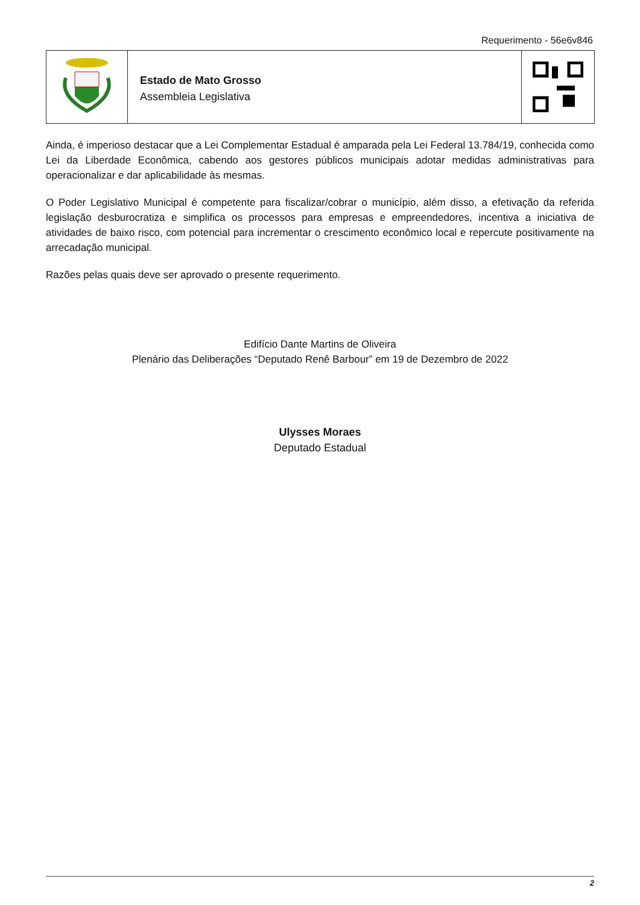Requerimento - 56e6v846
Estado de Mato Grosso
Assembleia Legislativa
Ainda, é imperioso destacar que a Lei Complementar Estadual é amparada pela Lei Federal 13.784/19, conhecida como Lei da Liberdade Econômica, cabendo aos gestores públicos municipais adotar medidas administrativas para operacionalizar e dar aplicabilidade às mesmas.
O Poder Legislativo Municipal é competente para fiscalizar/cobrar o município, além disso, a efetivação da referida legislação desburocratiza e simplifica os processos para empresas e empreendedores, incentiva a iniciativa de atividades de baixo risco, com potencial para incrementar o crescimento econômico local e repercute positivamente na arrecadação municipal.
Razões pelas quais deve ser aprovado o presente requerimento.
Edifício Dante Martins de Oliveira
Plenário das Deliberações “Deputado Renê Barbour” em 19 de Dezembro de 2022
Ulysses Moraes
Deputado Estadual
2